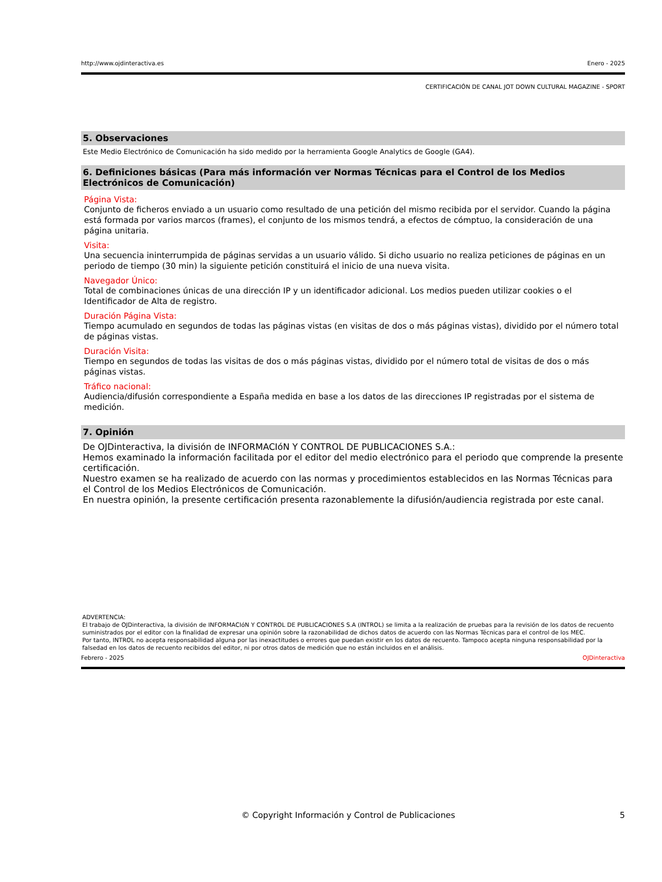http://www.ojdinteractiva.es Enero - 2025
CERTIFICACIÓN DE CANAL JOT DOWN CULTURAL MAGAZINE - SPORT
5. Observaciones
Este Medio Electrónico de Comunicación ha sido medido por la herramienta Google Analytics de Google (GA4).
6. Definiciones básicas (Para más información ver Normas Técnicas para el Control de los Medios Electrónicos de Comunicación)
Página Vista:
Conjunto de ficheros enviado a un usuario como resultado de una petición del mismo recibida por el servidor. Cuando la página está formada por varios marcos (frames), el conjunto de los mismos tendrá, a efectos de cómptuo, la consideración de una página unitaria.
Visita:
Una secuencia ininterrumpida de páginas servidas a un usuario válido. Si dicho usuario no realiza peticiones de páginas en un periodo de tiempo (30 min) la siguiente petición constituirá el inicio de una nueva visita.
Navegador Único:
Total de combinaciones únicas de una dirección IP y un identificador adicional. Los medios pueden utilizar cookies o el Identificador de Alta de registro.
Duración Página Vista:
Tiempo acumulado en segundos de todas las páginas vistas (en visitas de dos o más páginas vistas), dividido por el número total de páginas vistas.
Duración Visita:
Tiempo en segundos de todas las visitas de dos o más páginas vistas, dividido por el número total de visitas de dos o más páginas vistas.
Tráfico nacional:
Audiencia/difusión correspondiente a España medida en base a los datos de las direcciones IP registradas por el sistema de medición.
7. Opinión
De OJDinteractiva, la división de INFORMACIóN Y CONTROL DE PUBLICACIONES S.A.:
Hemos examinado la información facilitada por el editor del medio electrónico para el periodo que comprende la presente certificación.
Nuestro examen se ha realizado de acuerdo con las normas y procedimientos establecidos en las Normas Técnicas para el Control de los Medios Electrónicos de Comunicación.
En nuestra opinión, la presente certificación presenta razonablemente la difusión/audiencia registrada por este canal.
ADVERTENCIA:
El trabajo de OJDinteractiva, la división de INFORMACIóN Y CONTROL DE PUBLICACIONES S.A (INTROL) se limita a la realización de pruebas para la revisión de los datos de recuento suministrados por el editor con la finalidad de expresar una opinión sobre la razonabilidad de dichos datos de acuerdo con las Normas Técnicas para el control de los MEC.
Por tanto, INTROL no acepta responsabilidad alguna por las inexactitudes o errores que puedan existir en los datos de recuento. Tampoco acepta ninguna responsabilidad por la falsedad en los datos de recuento recibidos del editor, ni por otros datos de medición que no están incluidos en el análisis.
Febrero - 2025 OJDinteractiva
© Copyright Información y Control de Publicaciones 5